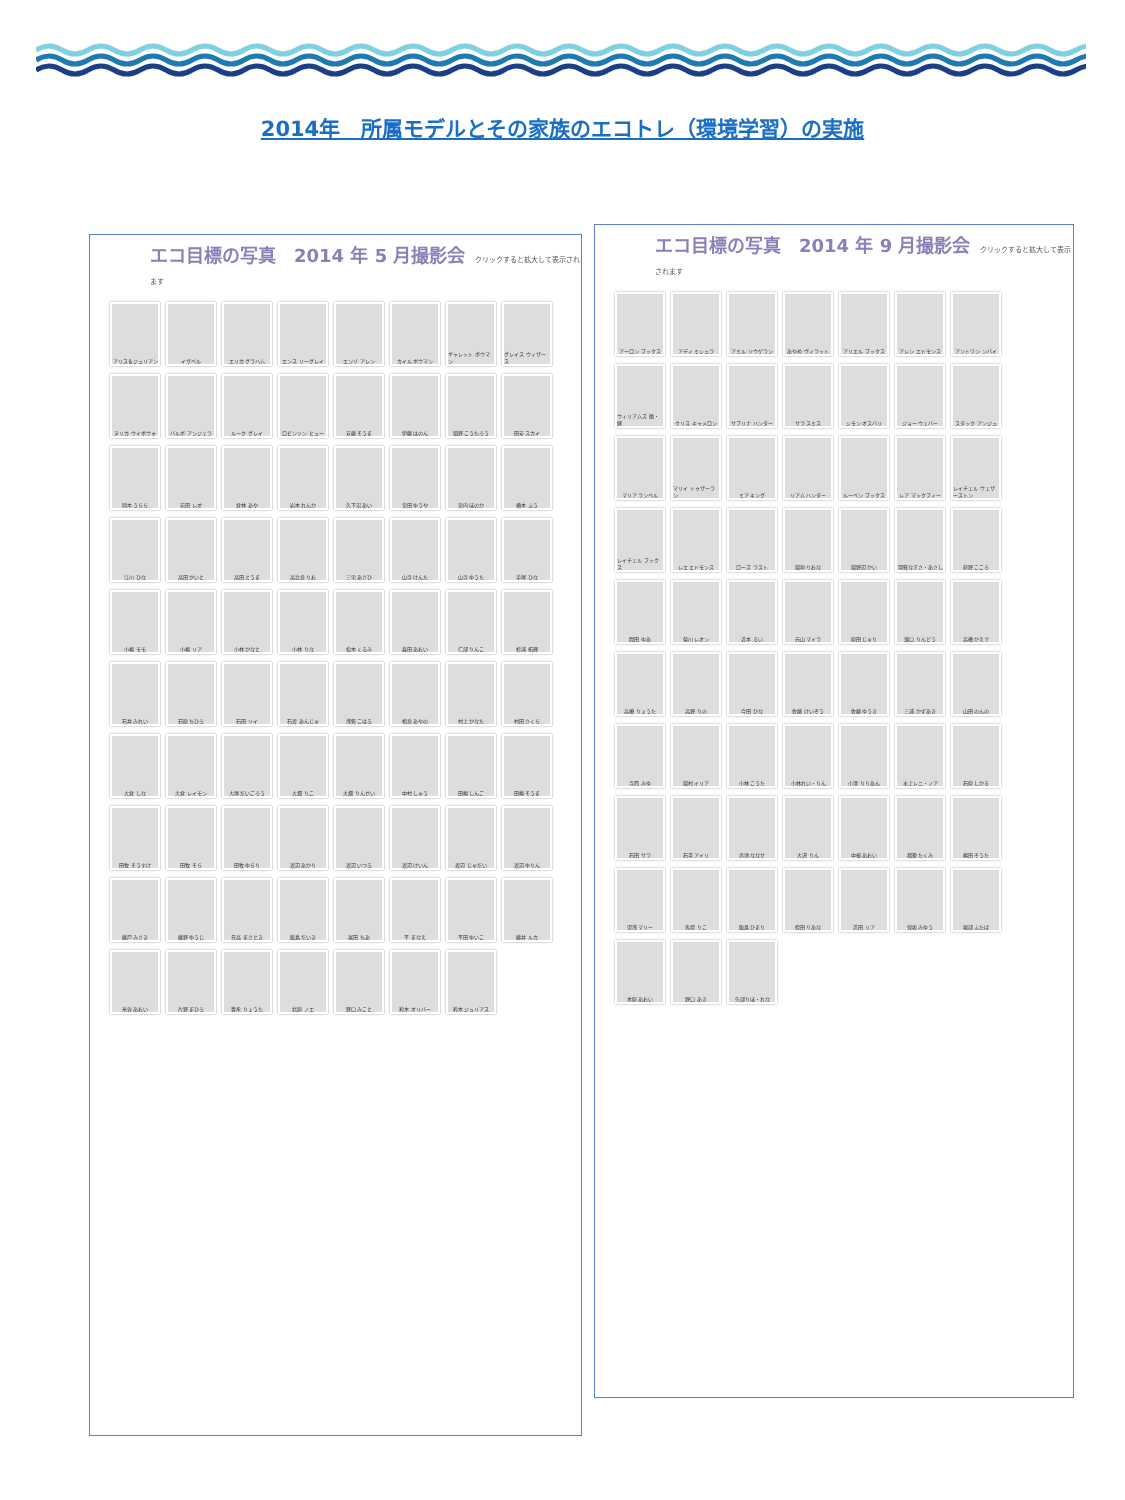2014年　所属モデルとその家族のエコトレ（環境学習）の実施
エコ目標の写真　2014 年 5 月撮影会 クリックすると拡大して表示されます
アリス＆ジュリアン
イザベル
エリカ グラハム
エンス リーグレイ
エンゾ アレン
カイル ボウマン
ギャレット ボウマン
グレイス ウィザース
ヌリカ ウイボウォ
バルボ アンジェラ
ルーク グレイ
ロビンソン ヒュー
安藤 そうま
伊藤 はのん
稲野 こうたろう
田安 スカイ
岡本 うらら
花田 レオ
倉林 あや
岩本 れんか
久下沼 あい
宮田 ゆうや
宮内 ほのか
橋本 ふう
江川 ひな
高田 かいと
高田 とうま
高比良 りお
三宅 あさひ
山寺 けんた
山寺 ゆうた
手塚 ひな
小嶋 モモ
小嶋 リア
小林 かなと
小林 りな
松本 くるみ
森田 あおい
仁部 りんこ
杉浦 拓輝
石井 みれい
石原 ちひろ
石田 ソイ
石渡 あんじゅ
浅賀 こはる
相良 あやの
村上 かなた
村田 さくら
大倉 しな
大倉 レイモン
大塚 だいごろう
大畑 りこ
大畑 りんせい
中村 しゅう
田嶋 しんご
田嶋 そうま
田牧 そうすけ
田牧 そら
田牧 ゆらり
渡辺 あかり
渡辺 いつる
渡辺 けいん
渡辺 じゅだい
渡辺 ゆりん
藤戸 みさき
藤野 ゆうじ
日高 まさとき
飯島 だいき
冨田 もあ
平 まなえ
平田 ゆいこ
藤井 ルカ
米谷 あおい
片野 まひろ
豊永 りょうた
北原 ノエ
野口 みこと
鈴木 オリバー
鈴木 ジュリアス
エコ目標の写真　2014 年 9 月撮影会 クリックすると拡大して表示されます
アーロン フックス
アディ ミシュラ
アミル ソウゲラン
あやめ ヴィラット
アリエル フックス
アレン エドモンス
アントワン ンバイ
ウィリアムズ 徹・健
クリス キャメロン
サブリナ ハンター
サラ スミス
シモン オスバリ
ジョー ウェバー
スタック アンジュ
マリア ランベル
マリイ トゥザーラン
ミア キング
リアム ハンター
ルーベン フックス
レア マックフィー
レイチェル ウェザーストン
レイチェル フックス
レエ エドモンス
ローズ ラスト
稲垣 りおな
稲野辺 かい
羽賀なぎさ・あさし
荻野 こころ
間田 ゆあ
菊川 レオン
近本 るい
元山 マイラ
原田 じゅり
濱口 りんどう
高橋 かえで
高橋 りょうた
高野 りの
今田 ひな
佐藤 けいぞう
佐藤 ゆうき
三浦 かずあき
山田 のんの
寺西 みゆ
稲村 イリア
小林 こうた
小林れい・りん
小澤 りりあん
水上レニ・ノア
石原 しかる
石田 サラ
石毛 アイリ
赤池 ななせ
大沢 りん
中根 あおい
都築 たくみ
嶋田 そうた
湯浅 マリー
馬場 りこ
飯島 ひまり
蛭田 りあな
浜田 リア
保坂 みゆう
堀部 ふたば
木原 あおい
野口 あき
矢部りほ・れな